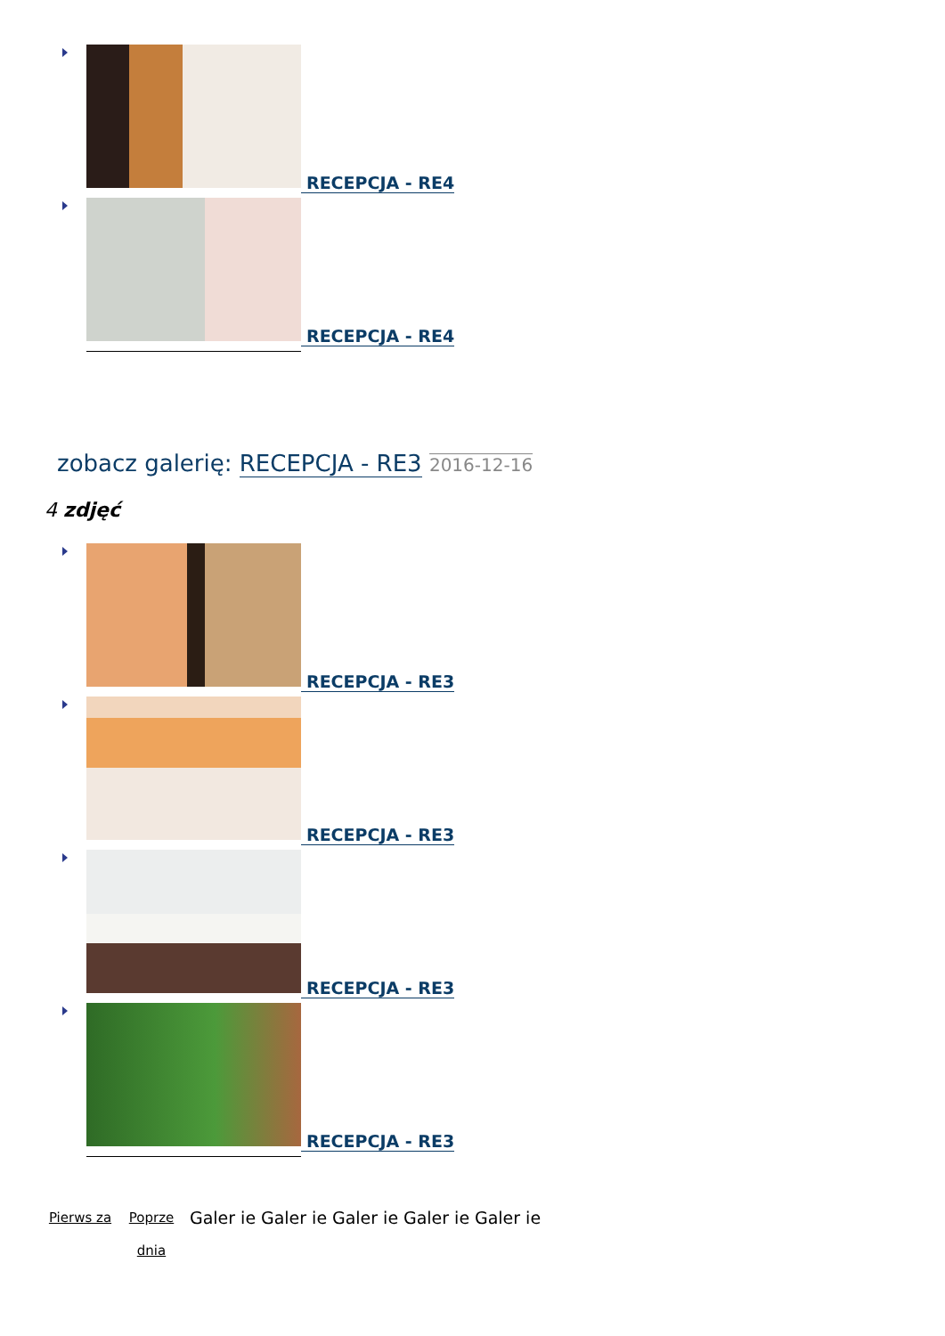RECEPCJA - RE4
RECEPCJA - RE4
zobacz galerię: RECEPCJA - RE3 2016-12-16
4 zdjęć
RECEPCJA - RE3
RECEPCJA - RE3
RECEPCJA - RE3
RECEPCJA - RE3
Pierws za
Poprze dnia
Galer ie
Galer ie
Galer ie
Galer ie
Galer ie